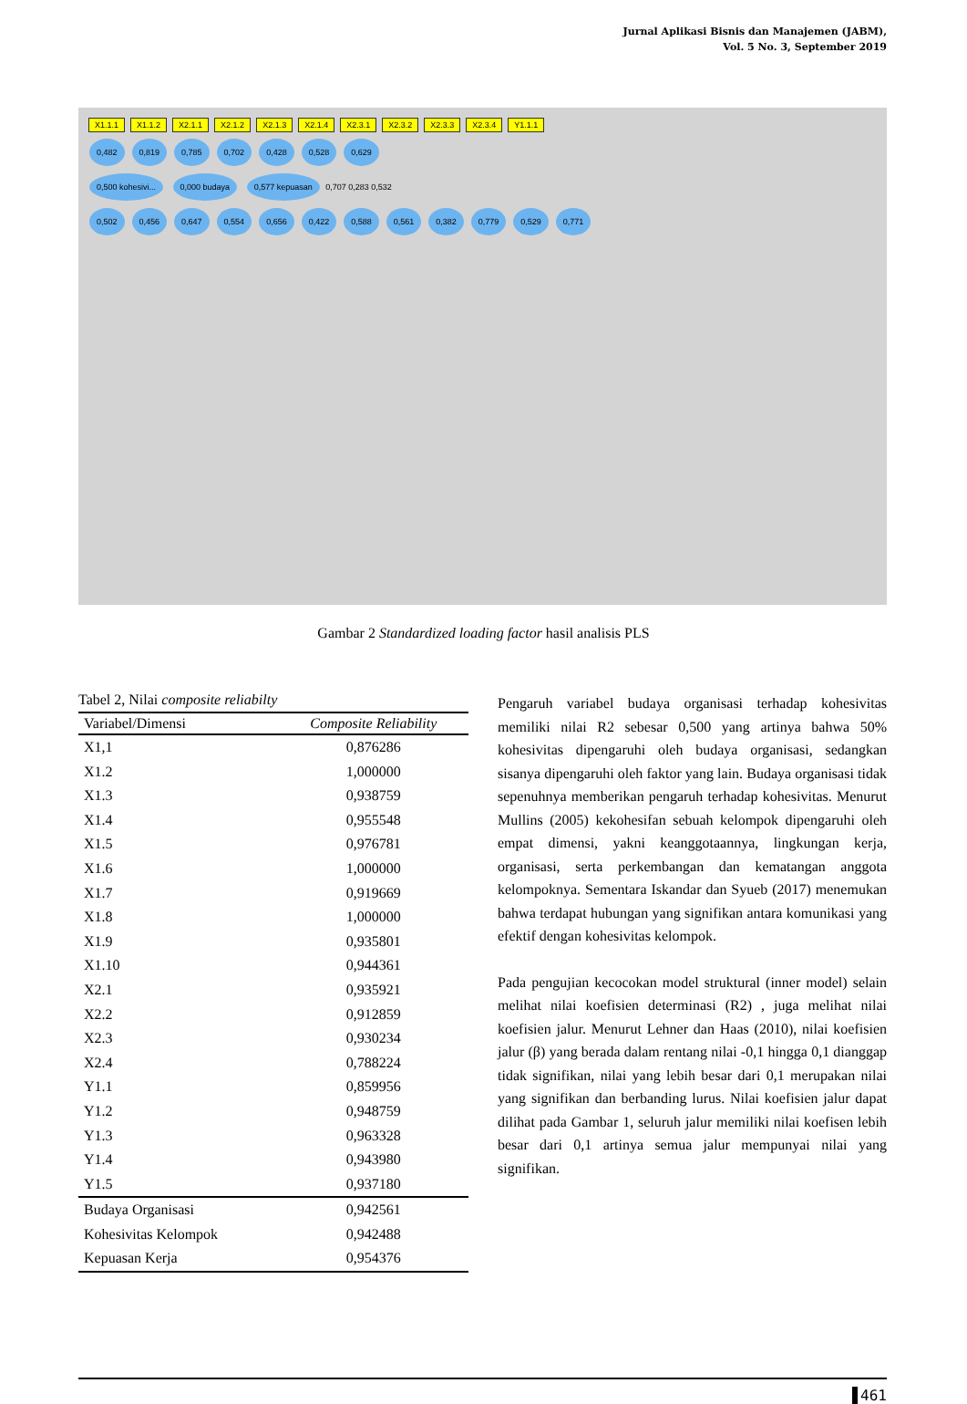Jurnal Aplikasi Bisnis dan Manajemen (JABM),
Vol. 5 No. 3, September 2019
X1.1.1 X1.1.2 X2.1.1 X2.1.2 X2.1.3 X2.1.4 X2.3.1 X2.3.2 X2.3.3 X2.3.4 Y1.1.1
0,482 0,819 0,785 0,702 0,428 0,528 0,629
0,500 kohesivi... 0,000 budaya 0,577 kepuasan 0,707 0,283 0,532
0,502 0,456 0,647 0,554 0,656 0,422 0,588 0,561 0,382 0,779 0,529 0,771
Gambar 2 Standardized loading factor hasil analisis PLS
Tabel 2, Nilai composite reliabilty
| Variabel/Dimensi | Composite Reliability |
| --- | --- |
| X1,1 | 0,876286 |
| X1.2 | 1,000000 |
| X1.3 | 0,938759 |
| X1.4 | 0,955548 |
| X1.5 | 0,976781 |
| X1.6 | 1,000000 |
| X1.7 | 0,919669 |
| X1.8 | 1,000000 |
| X1.9 | 0,935801 |
| X1.10 | 0,944361 |
| X2.1 | 0,935921 |
| X2.2 | 0,912859 |
| X2.3 | 0,930234 |
| X2.4 | 0,788224 |
| Y1.1 | 0,859956 |
| Y1.2 | 0,948759 |
| Y1.3 | 0,963328 |
| Y1.4 | 0,943980 |
| Y1.5 | 0,937180 |
| Budaya Organisasi | 0,942561 |
| Kohesivitas Kelompok | 0,942488 |
| Kepuasan Kerja | 0,954376 |
Pengaruh variabel budaya organisasi terhadap kohesivitas memiliki nilai R2 sebesar 0,500 yang artinya bahwa 50% kohesivitas dipengaruhi oleh budaya organisasi, sedangkan sisanya dipengaruhi oleh faktor yang lain. Budaya organisasi tidak sepenuhnya memberikan pengaruh terhadap kohesivitas. Menurut Mullins (2005) kekohesifan sebuah kelompok dipengaruhi oleh empat dimensi, yakni keanggotaannya, lingkungan kerja, organisasi, serta perkembangan dan kematangan anggota kelompoknya. Sementara Iskandar dan Syueb (2017) menemukan bahwa terdapat hubungan yang signifikan antara komunikasi yang efektif dengan kohesivitas kelompok.
Pada pengujian kecocokan model struktural (inner model) selain melihat nilai koefisien determinasi (R2) , juga melihat nilai koefisien jalur. Menurut Lehner dan Haas (2010), nilai koefisien jalur (β) yang berada dalam rentang nilai -0,1 hingga 0,1 dianggap tidak signifikan, nilai yang lebih besar dari 0,1 merupakan nilai yang signifikan dan berbanding lurus. Nilai koefisien jalur dapat dilihat pada Gambar 1, seluruh jalur memiliki nilai koefisen lebih besar dari 0,1 artinya semua jalur mempunyai nilai yang signifikan.
461